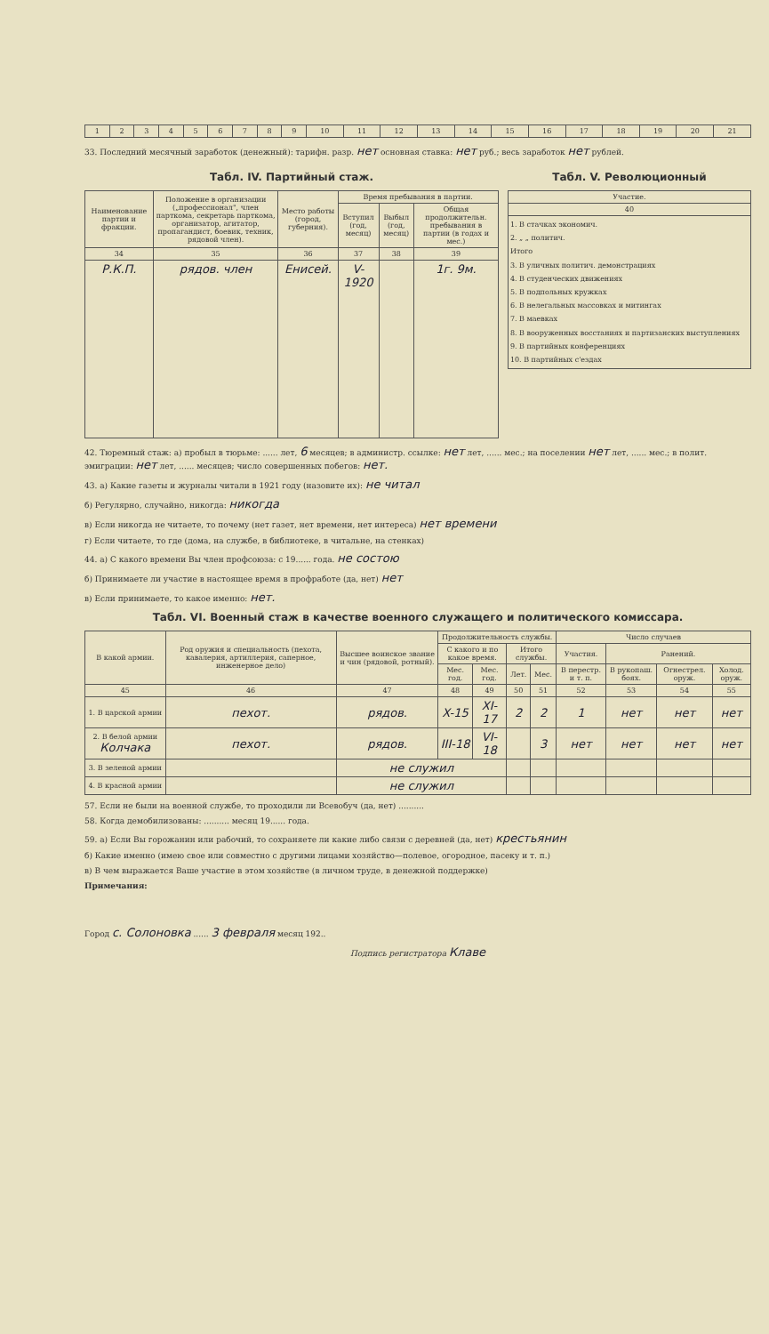| 1 | 2 | 3 | 4 | 5 | 6 | 7 | 8 | 9 | 10 | 11 | 12 | 13 | 14 | 15 | 16 | 17 | 18 | 19 | 20 | 21 |
33. Последний месячный заработок (денежный): тарифн. разр. нет основная ставка: нет руб.; весь заработок нет рублей.
Табл. IV. Партийный стаж.
| Наименование партии и фракции. | Положение в организации („профессионал", член парткома, секретарь парткома, организатор, агитатор, пропагандист, боевик, техник, рядовой член). | Место работы (город, губерния). | Время пребывания в партии. | | |
| --- | --- | --- | --- | --- | --- |
| | | | Вступил (год, месяц) | Выбыл (год, месяц) | Общая продолжительн. пребывания в партии (в годах и мес.) |
| 34 | 35 | 36 | 37 | 38 | 39 |
| Р.К.П. | рядов. член | Енисей. | V-1920 | | 1г. 9м. |
Табл. V. Революционный
| Участие. |
| --- |
| 40 |
| 1. В стачках экономич. 2. „ „ политич. Итого 3. В уличных политич. демонстрациях 4. В студенческих движениях 5. В подпольных кружках 6. В нелегальных массовках и митингах 7. В маевках 8. В вооруженных восстаниях и партизанских выступлениях 9. В партийных конференциях 10. В партийных с'ездах |
42. Тюремный стаж: а) пробыл в тюрьме: ...... лет, 6 месяцев; в администр. ссылке: нет лет, ...... мес.; на поселении нет лет, ...... мес.; в полит. эмиграции: нет лет, ...... месяцев; число совершенных побегов: нет.
43. а) Какие газеты и журналы читали в 1921 году (назовите их): не читал
б) Регулярно, случайно, никогда: никогда
в) Если никогда не читаете, то почему (нет газет, нет времени, нет интереса) нет времени
г) Если читаете, то где (дома, на службе, в библиотеке, в читальне, на стенках)
44. а) С какого времени Вы член профсоюза: с 19...... года. не состою
б) Принимаете ли участие в настоящее время в профработе (да, нет) нет
в) Если принимаете, то какое именно: нет.
Табл. VI. Военный стаж в качестве военного служащего и политического комиссара.
| В какой армии. | Род оружия и специальность (пехота, кавалерия, артиллерия, саперное, инженерное дело) | Высшее воинское звание и чин (рядовой, ротный). | Продолжительность службы. | | | | Число случаев | | | |
| --- | --- | --- | --- | --- | --- | --- | --- | --- | --- | --- |
| | | | С какого и по какое время. | | Итого службы. | | Участия. | Ранений. | | |
| | | | Мес. год. | Мес. год. | Лет. | Мес. | В перестр. и т. п. | В рукопаш. боях. | Огнестрел. оруж. | Холод. оруж. |
| 45 | 46 | 47 | 48 | 49 | 50 | 51 | 52 | 53 | 54 | 55 |
| 1. В царской армии | пехот. | рядов. | X-15 | XI-17 | 2 | 2 | 1 | нет | нет | нет |
| 2. В белой армии Колчака | пехот. | рядов. | III-18 | VI-18 | | 3 | нет | нет | нет | нет |
| 3. В зеленой армии | | не служил | | | | | | | | |
| 4. В красной армии | | не служил | | | | | | | | |
57. Если не были на военной службе, то проходили ли Всевобуч (да, нет) ..........
58. Когда демобилизованы: .......... месяц 19...... года.
59. а) Если Вы горожанин или рабочий, то сохраняете ли какие либо связи с деревней (да, нет) крестьянин
б) Какие именно (имею свое или совместно с другими лицами хозяйство—полевое, огородное, пасеку и т. п.)
в) В чем выражается Ваше участие в этом хозяйстве (в личном труде, в денежной поддержке)
Примечания:
Город с. Солоновка ...... 3 февраля месяц 192..
Подпись регистратора Клаве